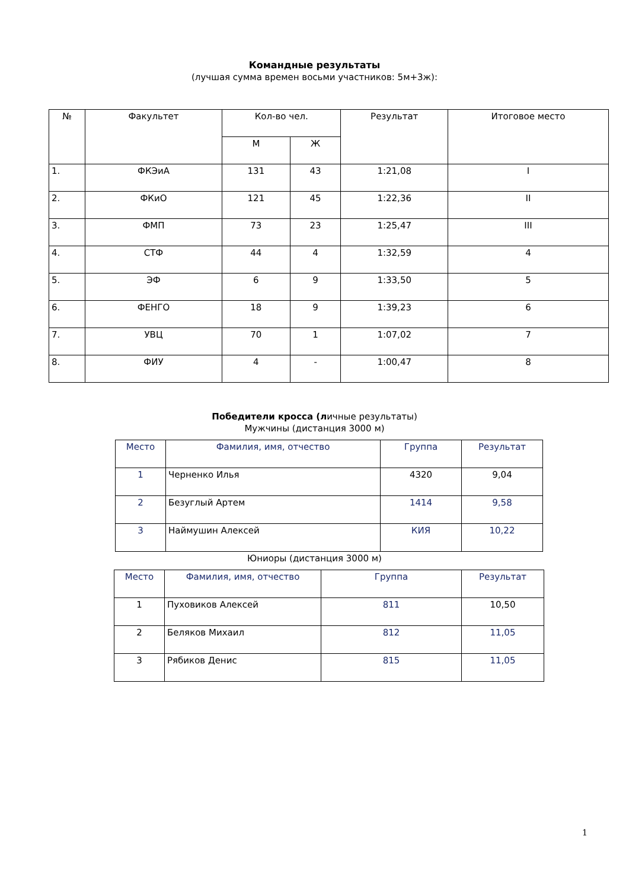Командные результаты
(лучшая сумма времен восьми участников: 5м+3ж):
| № | Факультет | Кол-во чел. | | Результат | Итоговое место |
| --- | --- | --- | --- | --- | --- |
| | | М | Ж | | |
| 1. | ФКЭиА | 131 | 43 | 1:21,08 | I |
| 2. | ФКиО | 121 | 45 | 1:22,36 | II |
| 3. | ФМП | 73 | 23 | 1:25,47 | III |
| 4. | СТФ | 44 | 4 | 1:32,59 | 4 |
| 5. | ЭФ | 6 | 9 | 1:33,50 | 5 |
| 6. | ФЕНГО | 18 | 9 | 1:39,23 | 6 |
| 7. | УВЦ | 70 | 1 | 1:07,02 | 7 |
| 8. | ФИУ | 4 | - | 1:00,47 | 8 |
Победители кросса (личные результаты)
Мужчины (дистанция 3000 м)
| Место | Фамилия, имя, отчество | Группа | Результат |
| --- | --- | --- | --- |
| 1 | Черненко Илья | 4320 | 9,04 |
| 2 | Безуглый Артем | 1414 | 9,58 |
| 3 | Наймушин Алексей | КИЯ | 10,22 |
Юниоры (дистанция 3000 м)
| Место | Фамилия, имя, отчество | Группа | Результат |
| --- | --- | --- | --- |
| 1 | Пуховиков Алексей | 811 | 10,50 |
| 2 | Беляков Михаил | 812 | 11,05 |
| 3 | Рябиков Денис | 815 | 11,05 |
1